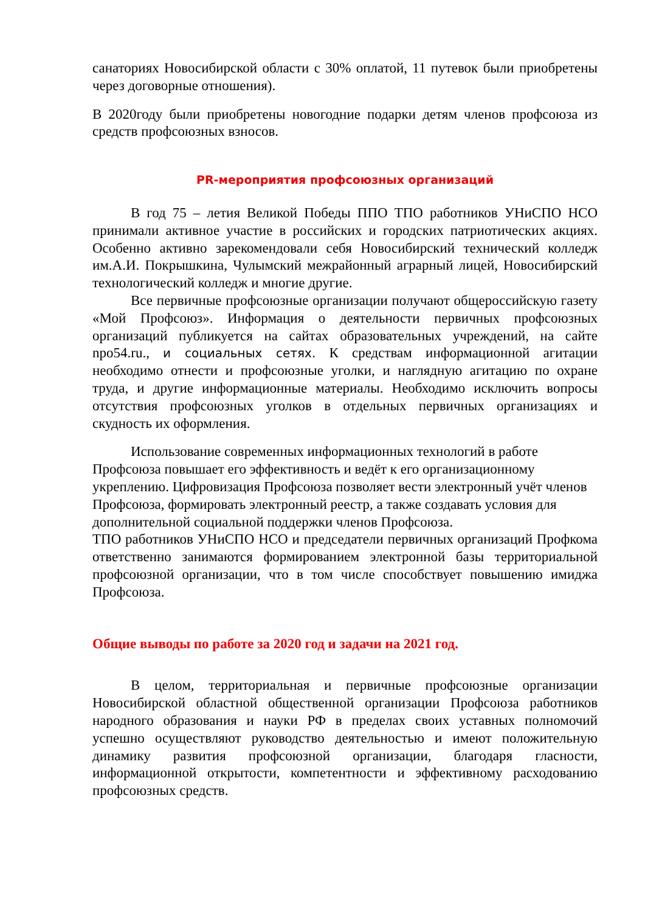санаториях Новосибирской области с 30% оплатой, 11 путевок были приобретены через договорные отношения).
В 2020году были приобретены новогодние подарки детям членов профсоюза из средств профсоюзных взносов.
PR-мероприятия профсоюзных организаций
В год 75 – летия Великой Победы ППО ТПО работников УНиСПО НСО принимали активное участие в российских и городских патриотических акциях. Особенно активно зарекомендовали себя Новосибирский технический колледж им.А.И. Покрышкина, Чулымский межрайонный аграрный лицей, Новосибирский технологический колледж и многие другие.
Все первичные профсоюзные организации получают общероссийскую газету «Мой Профсоюз». Информация о деятельности первичных профсоюзных организаций публикуется на сайтах образовательных учреждений, на сайте npo54.ru., и социальных сетях. К средствам информационной агитации необходимо отнести и профсоюзные уголки, и наглядную агитацию по охране труда, и другие информационные материалы. Необходимо исключить вопросы отсутствия профсоюзных уголков в отдельных первичных организациях и скудность их оформления.
Использование современных информационных технологий в работе Профсоюза повышает его эффективность и ведёт к его организационному укреплению. Цифровизация Профсоюза позволяет вести электронный учёт членов Профсоюза, формировать электронный реестр, а также создавать условия для дополнительной социальной поддержки членов Профсоюза.
ТПО работников УНиСПО НСО и председатели первичных организаций Профкома ответственно занимаются формированием электронной базы территориальной профсоюзной организации, что в том числе способствует повышению имиджа Профсоюза.
Общие выводы по работе за 2020 год и задачи на 2021 год.
В целом, территориальная и первичные профсоюзные организации Новосибирской областной общественной организации Профсоюза работников народного образования и науки РФ в пределах своих уставных полномочий успешно осуществляют руководство деятельностью и имеют положительную динамику развития профсоюзной организации, благодаря гласности, информационной открытости, компетентности и эффективному расходованию профсоюзных средств.